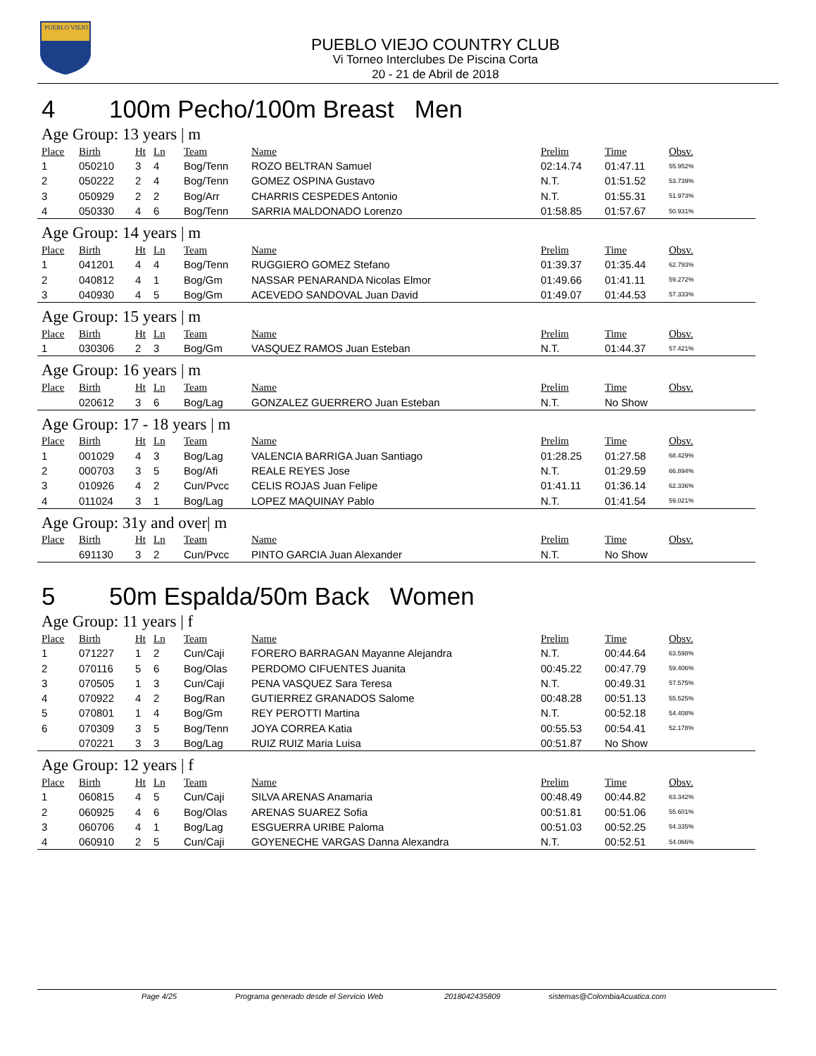PUEBLO VIEJO
PUEBLO VIEJO COUNTRY CLUB
Vi Torneo Interclubes De Piscina Corta
20 - 21 de Abril de 2018
4 100m Pecho/100m Breast Men
Age Group: 13 years | m
| Place | Birth | Ht | Ln | Team | Name | Prelim | Time | Obsv. |
| --- | --- | --- | --- | --- | --- | --- | --- | --- |
| 1 | 050210 | 3 | 4 | Bog/Tenn | ROZO BELTRAN Samuel | 02:14.74 | 01:47.11 | 55.952% |
| 2 | 050222 | 2 | 4 | Bog/Tenn | GOMEZ OSPINA Gustavo | N.T. | 01:51.52 | 53.739% |
| 3 | 050929 | 2 | 2 | Bog/Arr | CHARRIS CESPEDES Antonio | N.T. | 01:55.31 | 51.973% |
| 4 | 050330 | 4 | 6 | Bog/Tenn | SARRIA MALDONADO Lorenzo | 01:58.85 | 01:57.67 | 50.931% |
Age Group: 14 years | m
| Place | Birth | Ht | Ln | Team | Name | Prelim | Time | Obsv. |
| --- | --- | --- | --- | --- | --- | --- | --- | --- |
| 1 | 041201 | 4 | 4 | Bog/Tenn | RUGGIERO GOMEZ Stefano | 01:39.37 | 01:35.44 | 62.793% |
| 2 | 040812 | 4 | 1 | Bog/Gm | NASSAR PENARANDA Nicolas Elmor | 01:49.66 | 01:41.11 | 59.272% |
| 3 | 040930 | 4 | 5 | Bog/Gm | ACEVEDO SANDOVAL Juan David | 01:49.07 | 01:44.53 | 57.333% |
Age Group: 15 years | m
| Place | Birth | Ht | Ln | Team | Name | Prelim | Time | Obsv. |
| --- | --- | --- | --- | --- | --- | --- | --- | --- |
| 1 | 030306 | 2 | 3 | Bog/Gm | VASQUEZ RAMOS Juan Esteban | N.T. | 01:44.37 | 57.421% |
Age Group: 16 years | m
| Place | Birth | Ht | Ln | Team | Name | Prelim | Time | Obsv. |
| --- | --- | --- | --- | --- | --- | --- | --- | --- |
| | 020612 | 3 | 6 | Bog/Lag | GONZALEZ GUERRERO Juan Esteban | N.T. | No Show | |
Age Group: 17 - 18 years | m
| Place | Birth | Ht | Ln | Team | Name | Prelim | Time | Obsv. |
| --- | --- | --- | --- | --- | --- | --- | --- | --- |
| 1 | 001029 | 4 | 3 | Bog/Lag | VALENCIA BARRIGA Juan Santiago | 01:28.25 | 01:27.58 | 68.429% |
| 2 | 000703 | 3 | 5 | Bog/Afi | REALE REYES Jose | N.T. | 01:29.59 | 66.894% |
| 3 | 010926 | 4 | 2 | Cun/Pvcc | CELIS ROJAS Juan Felipe | 01:41.11 | 01:36.14 | 62.336% |
| 4 | 011024 | 3 | 1 | Bog/Lag | LOPEZ MAQUINAY Pablo | N.T. | 01:41.54 | 59.021% |
Age Group: 31y and over| m
| Place | Birth | Ht | Ln | Team | Name | Prelim | Time | Obsv. |
| --- | --- | --- | --- | --- | --- | --- | --- | --- |
| | 691130 | 3 | 2 | Cun/Pvcc | PINTO GARCIA Juan Alexander | N.T. | No Show | |
5 50m Espalda/50m Back Women
Age Group: 11 years | f
| Place | Birth | Ht | Ln | Team | Name | Prelim | Time | Obsv. |
| --- | --- | --- | --- | --- | --- | --- | --- | --- |
| 1 | 071227 | 1 | 2 | Cun/Caji | FORERO BARRAGAN Mayanne Alejandra | N.T. | 00:44.64 | 63.598% |
| 2 | 070116 | 5 | 6 | Bog/Olas | PERDOMO CIFUENTES Juanita | 00:45.22 | 00:47.79 | 59.406% |
| 3 | 070505 | 1 | 3 | Cun/Caji | PENA VASQUEZ Sara Teresa | N.T. | 00:49.31 | 57.575% |
| 4 | 070922 | 4 | 2 | Bog/Ran | GUTIERREZ GRANADOS Salome | 00:48.28 | 00:51.13 | 55.525% |
| 5 | 070801 | 1 | 4 | Bog/Gm | REY PEROTTI Martina | N.T. | 00:52.18 | 54.408% |
| 6 | 070309 | 3 | 5 | Bog/Tenn | JOYA CORREA Katia | 00:55.53 | 00:54.41 | 52.178% |
| | 070221 | 3 | 3 | Bog/Lag | RUIZ RUIZ Maria Luisa | 00:51.87 | No Show | |
Age Group: 12 years | f
| Place | Birth | Ht | Ln | Team | Name | Prelim | Time | Obsv. |
| --- | --- | --- | --- | --- | --- | --- | --- | --- |
| 1 | 060815 | 4 | 5 | Cun/Caji | SILVA ARENAS Anamaria | 00:48.49 | 00:44.82 | 63.342% |
| 2 | 060925 | 4 | 6 | Bog/Olas | ARENAS SUAREZ Sofia | 00:51.81 | 00:51.06 | 55.601% |
| 3 | 060706 | 4 | 1 | Bog/Lag | ESGUERRA URIBE Paloma | 00:51.03 | 00:52.25 | 54.335% |
| 4 | 060910 | 2 | 5 | Cun/Caji | GOYENECHE VARGAS Danna Alexandra | N.T. | 00:52.51 | 54.066% |
Page 4/25 Programa generado desde el Servicio Web 2018042435809 sistemas@ColombiaAcuatica.com